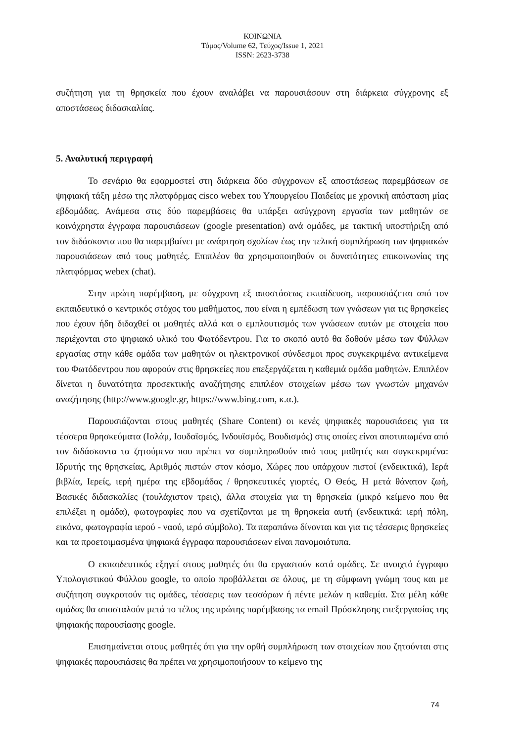ΚΟΙΝΩΝΙΑ
Τόμος/Volume 62, Τεύχος/Issue 1, 2021
ISSN: 2623-3738
συζήτηση για τη θρησκεία που έχουν αναλάβει να παρουσιάσουν στη διάρκεια σύγχρονης εξ αποστάσεως διδασκαλίας.
5. Αναλυτική περιγραφή
Το σενάριο θα εφαρμοστεί στη διάρκεια δύο σύγχρονων εξ αποστάσεως παρεμβάσεων σε ψηφιακή τάξη μέσω της πλατφόρμας cisco webex του Υπουργείου Παιδείας με χρονική απόσταση μίας εβδομάδας. Ανάμεσα στις δύο παρεμβάσεις θα υπάρξει ασύγχρονη εργασία των μαθητών σε κοινόχρηστα έγγραφα παρουσιάσεων (google presentation) ανά ομάδες, με τακτική υποστήριξη από τον διδάσκοντα που θα παρεμβαίνει με ανάρτηση σχολίων έως την τελική συμπλήρωση των ψηφιακών παρουσιάσεων από τους μαθητές. Επιπλέον θα χρησιμοποιηθούν οι δυνατότητες επικοινωνίας της πλατφόρμας webex (chat).
Στην πρώτη παρέμβαση, με σύγχρονη εξ αποστάσεως εκπαίδευση, παρουσιάζεται από τον εκπαιδευτικό ο κεντρικός στόχος του μαθήματος, που είναι η εμπέδωση των γνώσεων για τις θρησκείες που έχουν ήδη διδαχθεί οι μαθητές αλλά και ο εμπλουτισμός των γνώσεων αυτών με στοιχεία που περιέχονται στο ψηφιακό υλικό του Φωτόδεντρου. Για το σκοπό αυτό θα δοθούν μέσω των Φύλλων εργασίας στην κάθε ομάδα των μαθητών οι ηλεκτρονικοί σύνδεσμοι προς συγκεκριμένα αντικείμενα του Φωτόδεντρου που αφορούν στις θρησκείες που επεξεργάζεται η καθεμιά ομάδα μαθητών. Επιπλέον δίνεται η δυνατότητα προσεκτικής αναζήτησης επιπλέον στοιχείων μέσω των γνωστών μηχανών αναζήτησης (http://www.google.gr, https://www.bing.com, κ.α.).
Παρουσιάζονται στους μαθητές (Share Content) οι κενές ψηφιακές παρουσιάσεις για τα τέσσερα θρησκεύματα (Ισλάμ, Ιουδαϊσμός, Ινδουϊσμός, Βουδισμός) στις οποίες είναι αποτυπωμένα από τον διδάσκοντα τα ζητούμενα που πρέπει να συμπληρωθούν από τους μαθητές και συγκεκριμένα: Ιδρυτής της θρησκείας, Αριθμός πιστών στον κόσμο, Χώρες που υπάρχουν πιστοί (ενδεικτικά), Ιερά βιβλία, Ιερείς, ιερή ημέρα της εβδομάδας / θρησκευτικές γιορτές, Ο Θεός, Η μετά θάνατον ζωή, Βασικές διδασκαλίες (τουλάχιστον τρεις), άλλα στοιχεία για τη θρησκεία (μικρό κείμενο που θα επιλέξει η ομάδα), φωτογραφίες που να σχετίζονται με τη θρησκεία αυτή (ενδεικτικά: ιερή πόλη, εικόνα, φωτογραφία ιερού - ναού, ιερό σύμβολο). Τα παραπάνω δίνονται και για τις τέσσερις θρησκείες και τα προετοιμασμένα ψηφιακά έγγραφα παρουσιάσεων είναι πανομοιότυπα.
Ο εκπαιδευτικός εξηγεί στους μαθητές ότι θα εργαστούν κατά ομάδες. Σε ανοιχτό έγγραφο Υπολογιστικού Φύλλου google, το οποίο προβάλλεται σε όλους, με τη σύμφωνη γνώμη τους και με συζήτηση συγκροτούν τις ομάδες, τέσσερις των τεσσάρων ή πέντε μελών η καθεμία. Στα μέλη κάθε ομάδας θα αποσταλούν μετά το τέλος της πρώτης παρέμβασης τα email Πρόσκλησης επεξεργασίας της ψηφιακής παρουσίασης google.
Επισημαίνεται στους μαθητές ότι για την ορθή συμπλήρωση των στοιχείων που ζητούνται στις ψηφιακές παρουσιάσεις θα πρέπει να χρησιμοποιήσουν το κείμενο της
74